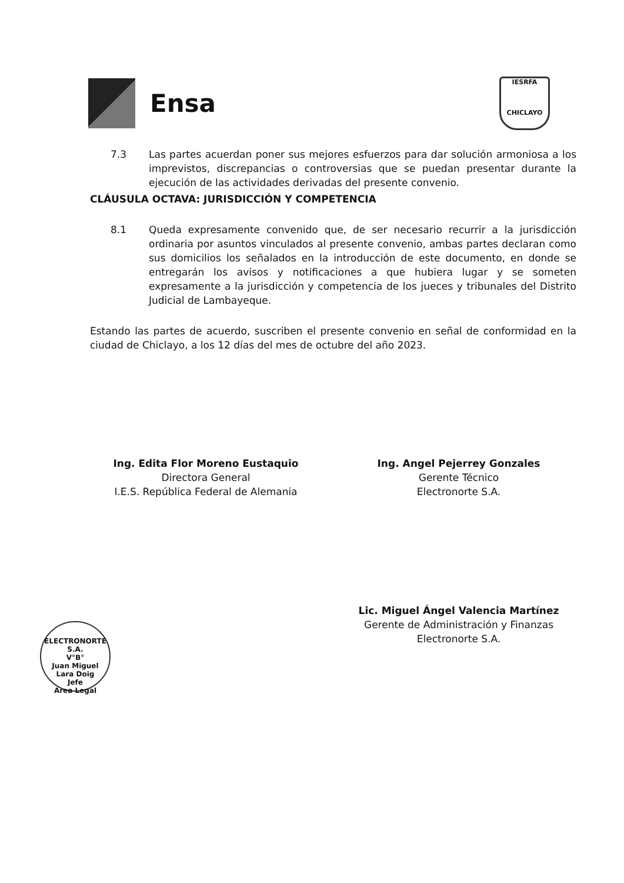Ensa
IESRFA
CHICLAYO
7.3 Las partes acuerdan poner sus mejores esfuerzos para dar solución armoniosa a los imprevistos, discrepancias o controversias que se puedan presentar durante la ejecución de las actividades derivadas del presente convenio.
CLÁUSULA OCTAVA: JURISDICCIÓN Y COMPETENCIA
8.1 Queda expresamente convenido que, de ser necesario recurrir a la jurisdicción ordinaria por asuntos vinculados al presente convenio, ambas partes declaran como sus domicilios los señalados en la introducción de este documento, en donde se entregarán los avisos y notificaciones a que hubiera lugar y se someten expresamente a la jurisdicción y competencia de los jueces y tribunales del Distrito Judicial de Lambayeque.
Estando las partes de acuerdo, suscriben el presente convenio en señal de conformidad en la ciudad de Chiclayo, a los 12 días del mes de octubre del año 2023.
Ing. Edita Flor Moreno Eustaquio
Directora General
I.E.S. República Federal de Alemania
Ing. Angel Pejerrey Gonzales
Gerente Técnico
Electronorte S.A.
Lic. Miguel Ángel Valencia Martínez
Gerente de Administración y Finanzas
Electronorte S.A.
ELECTRONORTE S.A.
V°B°
Juan Miguel
Lara Doig
Jefe
Area Legal